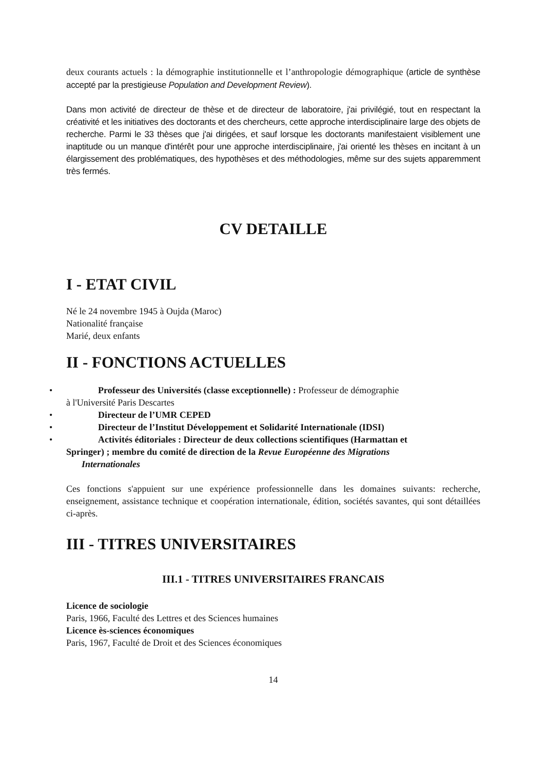deux courants actuels : la démographie institutionnelle et l’anthropologie démographique (article de synthèse accepté par la prestigieuse Population and Development Review).
Dans mon activité de directeur de thèse et de directeur de laboratoire, j'ai privilégié, tout en respectant la créativité et les initiatives des doctorants et des chercheurs, cette approche interdisciplinaire large des objets de recherche. Parmi le 33 thèses que j'ai dirigées, et sauf lorsque les doctorants manifestaient visiblement une inaptitude ou un manque d'intérêt pour une approche interdisciplinaire, j'ai orienté les thèses en incitant à un élargissement des problématiques, des hypothèses et des méthodologies, même sur des sujets apparemment très fermés.
CV DETAILLE
I - ETAT CIVIL
Né le 24 novembre 1945 à Oujda (Maroc)
Nationalité française
Marié, deux enfants
II - FONCTIONS ACTUELLES
• Professeur des Universités (classe exceptionnelle) : Professeur de démographie
à l'Université Paris Descartes
• Directeur de l’UMR CEPED
• Directeur de l’Institut Développement et Solidarité Internationale (IDSI)
• Activités éditoriales : Directeur de deux collections scientifiques (Harmattan et
Springer) ; membre du comité de direction de la Revue Européenne des Migrations
Internationales
Ces fonctions s'appuient sur une expérience professionnelle dans les domaines suivants: recherche, enseignement, assistance technique et coopération internationale, édition, sociétés savantes, qui sont détaillées ci-après.
III - TITRES UNIVERSITAIRES
III.1 - TITRES UNIVERSITAIRES FRANCAIS
Licence de sociologie
Paris, 1966, Faculté des Lettres et des Sciences humaines
Licence ès-sciences économiques
Paris, 1967, Faculté de Droit et des Sciences économiques
14